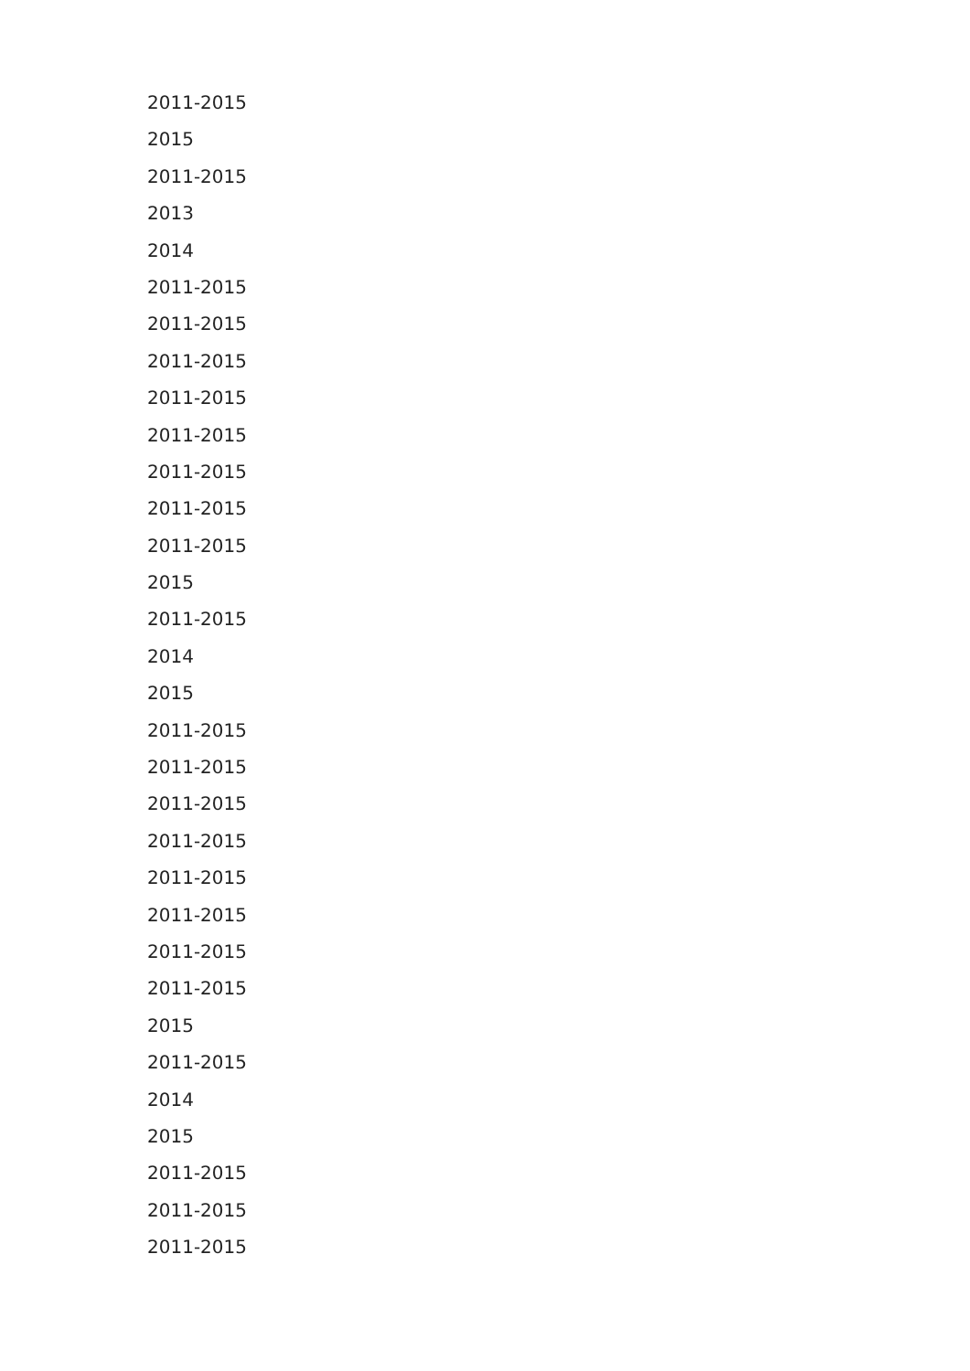2011-2015
2015
2011-2015
2013
2014
2011-2015
2011-2015
2011-2015
2011-2015
2011-2015
2011-2015
2011-2015
2011-2015
2015
2011-2015
2014
2015
2011-2015
2011-2015
2011-2015
2011-2015
2011-2015
2011-2015
2011-2015
2011-2015
2015
2011-2015
2014
2015
2011-2015
2011-2015
2011-2015